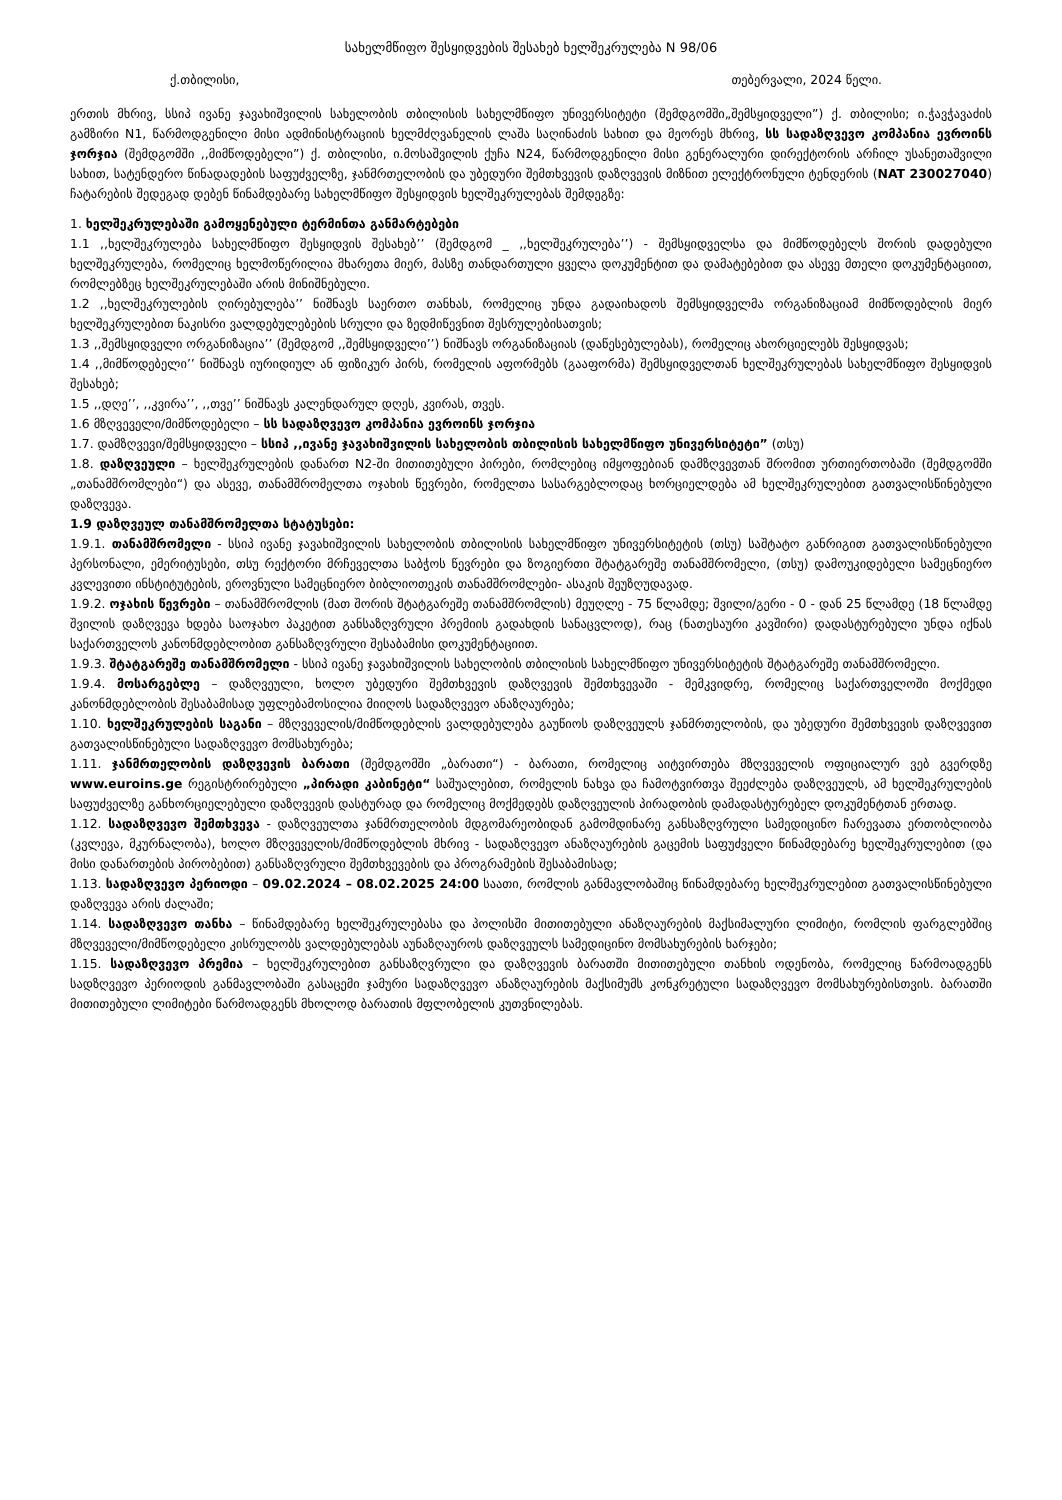სახელმწიფო შესყიდვების შესახებ ხელშეკრულება N 98/06
ქ.თბილისი, თებერვალი, 2024 წელი.
ერთის მხრივ, სსიპ ივანე ჯავახიშვილის სახელობის თბილისის სახელმწიფო უნივერსიტეტი (შემდგომში„შემსყიდველი”) ქ. თბილისი; ი.ჭავჭავაძის გამზირი N1, წარმოდგენილი მისი ადმინისტრაციის ხელმძღვანელის ლაშა საღინაძის სახით და მეორეს მხრივ, სს სადაზღვევო კომპანია ევროინს ჯორჯია (შემდგომში ,,მიმწოდებელი”) ქ. თბილისი, ი.მოსაშვილის ქუჩა N24, წარმოდგენილი მისი გენერალური დირექტორის არჩილ უსანეთაშვილი სახით, სატენდერო წინადადების საფუძველზე, ჯანმრთელობის და უბედური შემთხვევის დაზღვევის მიზნით ელექტრონული ტენდერის (NAT 230027040) ჩატარების შედეგად დებენ წინამდებარე სახელმწიფო შესყიდვის ხელშეკრულებას შემდეგზე:
1. ხელშეკრულებაში გამოყენებული ტერმინთა განმარტებები
1.1 ,,ხელშეკრულება სახელმწიფო შესყიდვის შესახებ’’ (შემდგომ _ ,,ხელშეკრულება’’) - შემსყიდველსა და მიმწოდებელს შორის დადებული ხელშეკრულება, რომელიც ხელმოწერილია მხარეთა მიერ, მასზე თანდართული ყველა დოკუმენტით და დამატებებით და ასევე მთელი დოკუმენტაციით, რომლებზეც ხელშეკრულებაში არის მინიშნებული.
1.2 ,,ხელშეკრულების ღირებულება’’ ნიშნავს საერთო თანხას, რომელიც უნდა გადაიხადოს შემსყიდველმა ორგანიზაციამ მიმწოდებლის მიერ ხელშეკრულებით ნაკისრი ვალდებულებების სრული და ზედმიწევნით შესრულებისათვის;
1.3 ,,შემსყიდველი ორგანიზაცია’’ (შემდგომ ,,შემსყიდველი’’) ნიშნავს ორგანიზაციას (დაწესებულებას), რომელიც ახორციელებს შესყიდვას;
1.4 ,,მიმწოდებელი’’ ნიშნავს იურიდიულ ან ფიზიკურ პირს, რომელის აფორმებს (გააფორმა) შემსყიდველთან ხელშეკრულებას სახელმწიფო შესყიდვის შესახებ;
1.5 ,,დღე’’, ,,კვირა’’, ,,თვე’’ ნიშნავს კალენდარულ დღეს, კვირას, თვეს.
1.6 მზღვეველი/მიმწოდებელი – სს სადაზღვევო კომპანია ევროინს ჯორჯია
1.7. დამზღვევი/შემსყიდველი – სსიპ ,,ივანე ჯავახიშვილის სახელობის თბილისის სახელმწიფო უნივერსიტეტი” (თსუ)
1.8. დაზღვეული – ხელშეკრულების დანართ N2-ში მითითებული პირები, რომლებიც იმყოფებიან დამზღვევთან შრომით ურთიერთობაში (შემდგომში „თანამშრომლები“) და ასევე, თანამშრომელთა ოჯახის წევრები, რომელთა სასარგებლოდაც ხორციელდება ამ ხელშეკრულებით გათვალისწინებული დაზღვევა.
1.9 დაზღვეულ თანამშრომელთა სტატუსები:
1.9.1. თანამშრომელი - სსიპ ივანე ჯავახიშვილის სახელობის თბილისის სახელმწიფო უნივერსიტეტის (თსუ) საშტატო განრიგით გათვალისწინებული პერსონალი, ემერიტუსები, თსუ რექტორი მრჩეველთა საბჭოს წევრები და ზოგიერთი შტატგარეშე თანამშრომელი, (თსუ) დამოუკიდებელი სამეცნიერო კვლევითი ინსტიტუტების, ეროვნული სამეცნიერო ბიბლიოთეკის თანამშრომლები- ასაკის შეუზღუდავად.
1.9.2. ოჯახის წევრები – თანამშრომლის (მათ შორის შტატგარეშე თანამშრომლის) მეუღლე - 75 წლამდე; შვილი/გერი - 0 - დან 25 წლამდე (18 წლამდე შვილის დაზღვევა ხდება საოჯახო პაკეტით განსაზღვრული პრემიის გადახდის სანაცვლოდ), რაც (ნათესაური კავშირი) დადასტურებული უნდა იქნას საქართველოს კანონმდებლობით განსაზღვრული შესაბამისი დოკუმენტაციით.
1.9.3. შტატგარეშე თანამშრომელი - სსიპ ივანე ჯავახიშვილის სახელობის თბილისის სახელმწიფო უნივერსიტეტის შტატგარეშე თანამშრომელი.
1.9.4. მოსარგებლე – დაზღვეული, ხოლო უბედური შემთხვევის დაზღვევის შემთხვევაში - მემკვიდრე, რომელიც საქართველოში მოქმედი კანონმდებლობის შესაბამისად უფლებამოსილია მიიღოს სადაზღვევო ანაზღაურება;
1.10. ხელშეკრულების საგანი – მზღვეველის/მიმწოდებლის ვალდებულება გაუწიოს დაზღვეულს ჯანმრთელობის, და უბედური შემთხვევის დაზღვევით გათვალისწინებული სადაზღვევო მომსახურება;
1.11. ჯანმრთელობის დაზღვევის ბარათი (შემდგომში „ბარათი“) - ბარათი, რომელიც აიტვირთება მზღვეველის ოფიციალურ ვებ გვერდზე www.euroins.ge რეგისტრირებული „პირადი კაბინეტი“ საშუალებით, რომელის ნახვა და ჩამოტვირთვა შეეძლება დაზღვეულს, ამ ხელშეკრულების საფუძველზე განხორციელებული დაზღვევის დასტურად და რომელიც მოქმედებს დაზღვეულის პირადობის დამადასტურებელ დოკუმენტთან ერთად.
1.12. სადაზღვევო შემთხვევა - დაზღვეულთა ჯანმრთელობის მდგომარეობიდან გამომდინარე განსაზღვრული სამედიცინო ჩარევათა ერთობლიობა (კვლევა, მკურნალობა), ხოლო მზღვეველის/მიმწოდებლის მხრივ - სადაზღვევო ანაზღაურების გაცემის საფუძველი წინამდებარე ხელშეკრულებით (და მისი დანართების პირობებით) განსაზღვრული შემთხვევების და პროგრამების შესაბამისად;
1.13. სადაზღვევო პერიოდი – 09.02.2024 – 08.02.2025 24:00 საათი, რომლის განმავლობაშიც წინამდებარე ხელშეკრულებით გათვალისწინებული დაზღვევა არის ძალაში;
1.14. სადაზღვევო თანხა – წინამდებარე ხელშეკრულებასა და პოლისში მითითებული ანაზღაურების მაქსიმალური ლიმიტი, რომლის ფარგლებშიც მზღვეველი/მიმწოდებელი კისრულობს ვალდებულებას აუნაზღაუროს დაზღვეულს სამედიცინო მომსახურების ხარჯები;
1.15. სადაზღვევო პრემია – ხელშეკრულებით განსაზღვრული და დაზღვევის ბარათში მითითებული თანხის ოდენობა, რომელიც წარმოადგენს სადზღვევო პერიოდის განმავლობაში გასაცემი ჯამური სადაზღვევო ანაზღაურების მაქსიმუმს კონკრეტული სადაზღვევო მომსახურებისთვის. ბარათში მითითებული ლიმიტები წარმოადგენს მხოლოდ ბარათის მფლობელის კუთვნილებას.